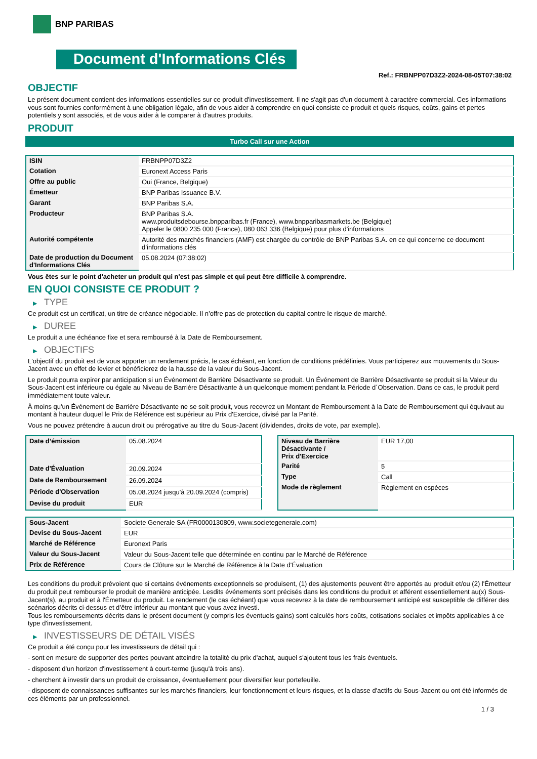BNP PARIBAS
Document d'Informations Clés
Ref.: FRBNPP07D3Z2-2024-08-05T07:38:02
OBJECTIF
Le présent document contient des informations essentielles sur ce produit d'investissement. Il ne s'agit pas d'un document à caractère commercial. Ces informations vous sont fournies conformément à une obligation légale, afin de vous aider à comprendre en quoi consiste ce produit et quels risques, coûts, gains et pertes potentiels y sont associés, et de vous aider à le comparer à d'autres produits.
PRODUIT
Turbo Call sur une Action
| ISIN | FRBNPP07D3Z2 |
| Cotation | Euronext Access Paris |
| Offre au public | Oui (France, Belgique) |
| Émetteur | BNP Paribas Issuance B.V. |
| Garant | BNP Paribas S.A. |
| Producteur | BNP Paribas S.A. www.produitsdebourse.bnpparibas.fr (France), www.bnpparibasmarkets.be (Belgique) Appeler le 0800 235 000 (France), 080 063 336 (Belgique) pour plus d'informations |
| Autorité compétente | Autorité des marchés financiers (AMF) est chargée du contrôle de BNP Paribas S.A. en ce qui concerne ce document d’informations clés |
| Date de production du Document d'Informations Clés | 05.08.2024 (07:38:02) |
Vous êtes sur le point d'acheter un produit qui n'est pas simple et qui peut être difficile à comprendre.
EN QUOI CONSISTE CE PRODUIT ?
▶ TYPE
Ce produit est un certificat, un titre de créance négociable. Il n’offre pas de protection du capital contre le risque de marché.
▶ DUREE
Le produit a une échéance fixe et sera remboursé à la Date de Remboursement.
▶ OBJECTIFS
L'objectif du produit est de vous apporter un rendement précis, le cas échéant, en fonction de conditions prédéfinies. Vous participerez aux mouvements du Sous-Jacent avec un effet de levier et bénéficierez de la hausse de la valeur du Sous-Jacent.
Le produit pourra expirer par anticipation si un Événement de Barrière Désactivante se produit. Un Événement de Barrière Désactivante se produit si la Valeur du Sous-Jacent est inférieure ou égale au Niveau de Barrière Désactivante à un quelconque moment pendant la Période d´Observation. Dans ce cas, le produit perd immédiatement toute valeur.
À moins qu'un Événement de Barrière Désactivante ne se soit produit, vous recevrez un Montant de Remboursement à la Date de Remboursement qui équivaut au montant à hauteur duquel le Prix de Référence est supérieur au Prix d'Exercice, divisé par la Parité.
Vous ne pouvez prétendre à aucun droit ou prérogative au titre du Sous-Jacent (dividendes, droits de vote, par exemple).
| Date d’émission | 05.08.2024 |
| Date d'Évaluation | 20.09.2024 |
| Date de Remboursement | 26.09.2024 |
| Période d'Observation | 05.08.2024 jusqu'à 20.09.2024 (compris) |
| Devise du produit | EUR |
| Niveau de Barrière Désactivante / Prix d'Exercice | EUR 17,00 |
| Parité | 5 |
| Type | Call |
| Mode de règlement | Règlement en espèces |
| Sous-Jacent | Societe Generale SA (FR0000130809, www.societegenerale.com) |
| Devise du Sous-Jacent | EUR |
| Marché de Référence | Euronext Paris |
| Valeur du Sous-Jacent | Valeur du Sous-Jacent telle que déterminée en continu par le Marché de Référence |
| Prix de Référence | Cours de Clôture sur le Marché de Référence à la Date d'Évaluation |
Les conditions du produit prévoient que si certains événements exceptionnels se produisent, (1) des ajustements peuvent être apportés au produit et/ou (2) l'Émetteur du produit peut rembourser le produit de manière anticipée. Lesdits événements sont précisés dans les conditions du produit et afférent essentiellement au(x) Sous-Jacent(s), au produit et à l'Émetteur du produit. Le rendement (le cas échéant) que vous recevrez à la date de remboursement anticipé est susceptible de différer des scénarios décrits ci-dessus et d’être inférieur au montant que vous avez investi.
Tous les remboursements décrits dans le présent document (y compris les éventuels gains) sont calculés hors coûts, cotisations sociales et impôts applicables à ce type d'investissement.
▶ INVESTISSEURS DE DÉTAIL VISÉS
Ce produit a été conçu pour les investisseurs de détail qui :
- sont en mesure de supporter des pertes pouvant atteindre la totalité du prix d'achat, auquel s'ajoutent tous les frais éventuels.
- disposent d'un horizon d'investissement à court-terme (jusqu'à trois ans).
- cherchent à investir dans un produit de croissance, éventuellement pour diversifier leur portefeuille.
- disposent de connaissances suffisantes sur les marchés financiers, leur fonctionnement et leurs risques, et la classe d'actifs du Sous-Jacent ou ont été informés de ces éléments par un professionnel.
1 / 3